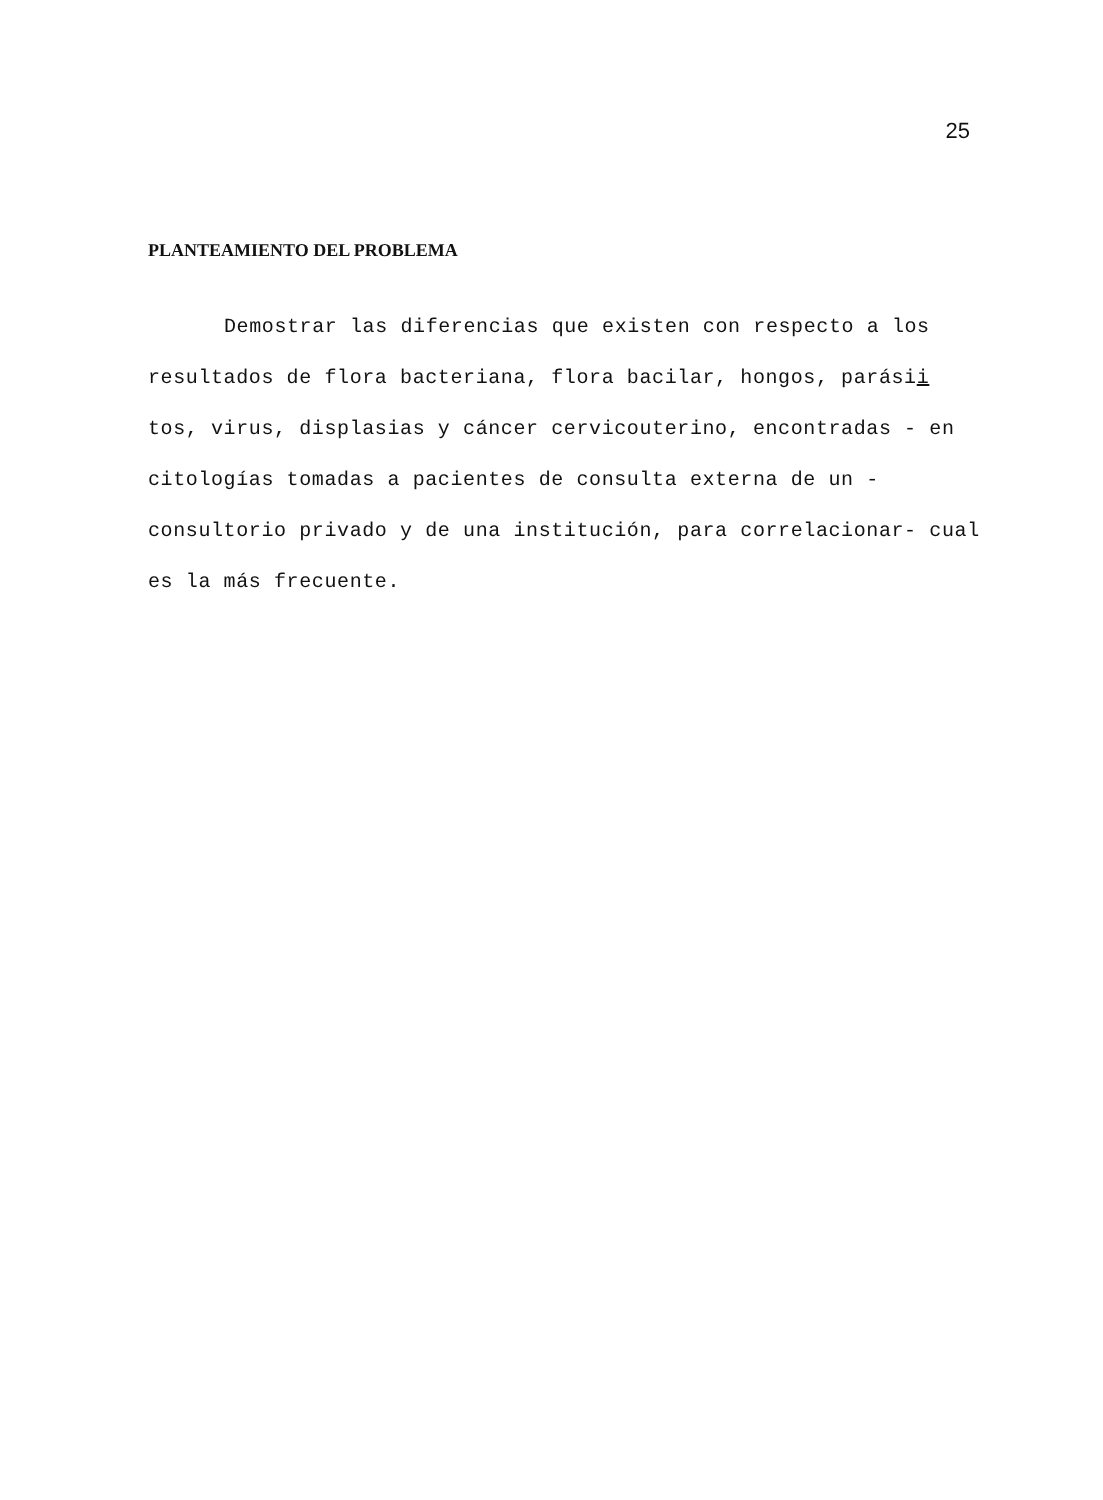25
PLANTEAMIENTO DEL PROBLEMA
Demostrar las diferencias que existen con respecto a los resultados de flora bacteriana, flora bacilar, hongos, parásii tos, virus, displasias y cáncer cervicouterino, encontradas - en citologías tomadas a pacientes de consulta externa de un - consultorio privado y de una institución, para correlacionar- cual es la más frecuente.